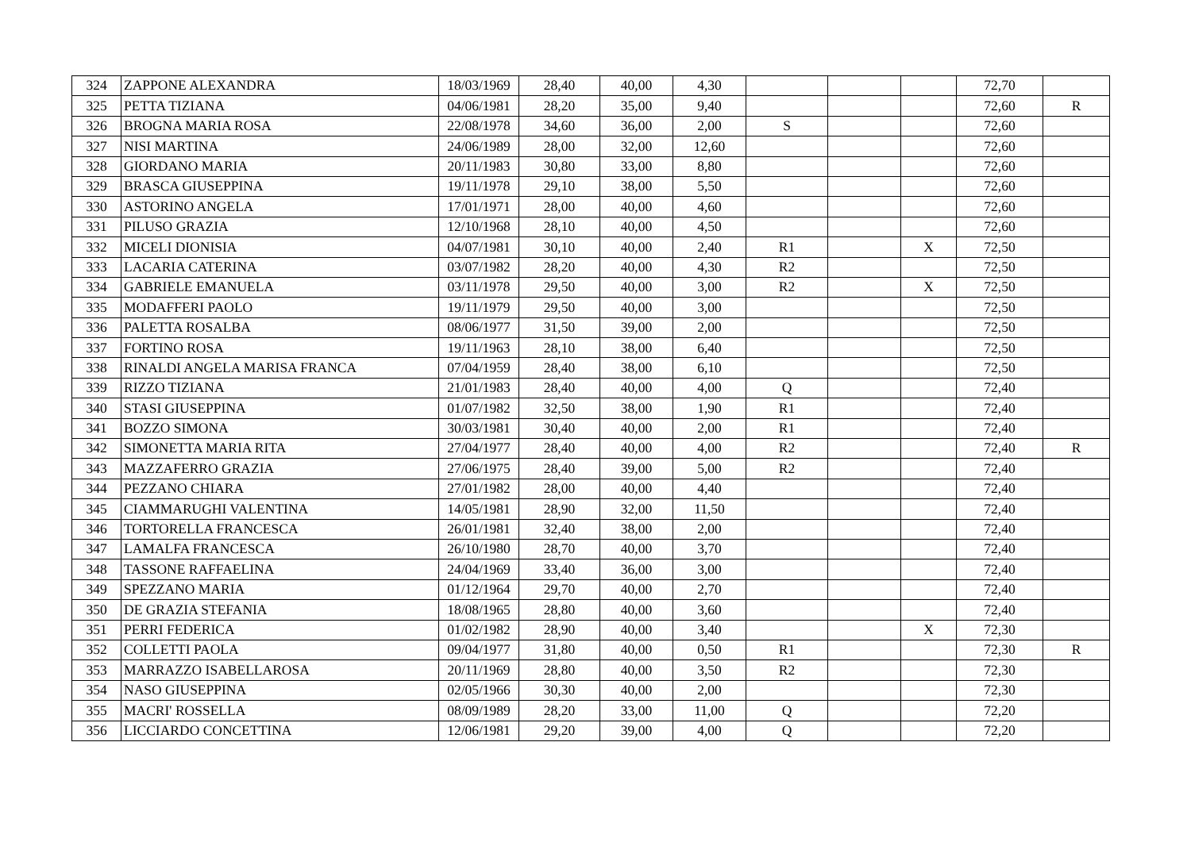| 324 | ZAPPONE ALEXANDRA | 18/03/1969 | 28,40 | 40,00 | 4,30 | | | | 72,70 | |
| 325 | PETTA TIZIANA | 04/06/1981 | 28,20 | 35,00 | 9,40 | | | | 72,60 | R |
| 326 | BROGNA MARIA ROSA | 22/08/1978 | 34,60 | 36,00 | 2,00 | S | | | 72,60 | |
| 327 | NISI MARTINA | 24/06/1989 | 28,00 | 32,00 | 12,60 | | | | 72,60 | |
| 328 | GIORDANO MARIA | 20/11/1983 | 30,80 | 33,00 | 8,80 | | | | 72,60 | |
| 329 | BRASCA GIUSEPPINA | 19/11/1978 | 29,10 | 38,00 | 5,50 | | | | 72,60 | |
| 330 | ASTORINO ANGELA | 17/01/1971 | 28,00 | 40,00 | 4,60 | | | | 72,60 | |
| 331 | PILUSO GRAZIA | 12/10/1968 | 28,10 | 40,00 | 4,50 | | | | 72,60 | |
| 332 | MICELI DIONISIA | 04/07/1981 | 30,10 | 40,00 | 2,40 | R1 | | X | 72,50 | |
| 333 | LACARIA CATERINA | 03/07/1982 | 28,20 | 40,00 | 4,30 | R2 | | | 72,50 | |
| 334 | GABRIELE EMANUELA | 03/11/1978 | 29,50 | 40,00 | 3,00 | R2 | | X | 72,50 | |
| 335 | MODAFFERI PAOLO | 19/11/1979 | 29,50 | 40,00 | 3,00 | | | | 72,50 | |
| 336 | PALETTA ROSALBA | 08/06/1977 | 31,50 | 39,00 | 2,00 | | | | 72,50 | |
| 337 | FORTINO ROSA | 19/11/1963 | 28,10 | 38,00 | 6,40 | | | | 72,50 | |
| 338 | RINALDI ANGELA MARISA FRANCA | 07/04/1959 | 28,40 | 38,00 | 6,10 | | | | 72,50 | |
| 339 | RIZZO TIZIANA | 21/01/1983 | 28,40 | 40,00 | 4,00 | Q | | | 72,40 | |
| 340 | STASI GIUSEPPINA | 01/07/1982 | 32,50 | 38,00 | 1,90 | R1 | | | 72,40 | |
| 341 | BOZZO SIMONA | 30/03/1981 | 30,40 | 40,00 | 2,00 | R1 | | | 72,40 | |
| 342 | SIMONETTA MARIA RITA | 27/04/1977 | 28,40 | 40,00 | 4,00 | R2 | | | 72,40 | R |
| 343 | MAZZAFERRO GRAZIA | 27/06/1975 | 28,40 | 39,00 | 5,00 | R2 | | | 72,40 | |
| 344 | PEZZANO CHIARA | 27/01/1982 | 28,00 | 40,00 | 4,40 | | | | 72,40 | |
| 345 | CIAMMARUGHI VALENTINA | 14/05/1981 | 28,90 | 32,00 | 11,50 | | | | 72,40 | |
| 346 | TORTORELLA FRANCESCA | 26/01/1981 | 32,40 | 38,00 | 2,00 | | | | 72,40 | |
| 347 | LAMALFA FRANCESCA | 26/10/1980 | 28,70 | 40,00 | 3,70 | | | | 72,40 | |
| 348 | TASSONE RAFFAELINA | 24/04/1969 | 33,40 | 36,00 | 3,00 | | | | 72,40 | |
| 349 | SPEZZANO MARIA | 01/12/1964 | 29,70 | 40,00 | 2,70 | | | | 72,40 | |
| 350 | DE GRAZIA STEFANIA | 18/08/1965 | 28,80 | 40,00 | 3,60 | | | | 72,40 | |
| 351 | PERRI FEDERICA | 01/02/1982 | 28,90 | 40,00 | 3,40 | | | X | 72,30 | |
| 352 | COLLETTI PAOLA | 09/04/1977 | 31,80 | 40,00 | 0,50 | R1 | | | 72,30 | R |
| 353 | MARRAZZO ISABELLAROSA | 20/11/1969 | 28,80 | 40,00 | 3,50 | R2 | | | 72,30 | |
| 354 | NASO GIUSEPPINA | 02/05/1966 | 30,30 | 40,00 | 2,00 | | | | 72,30 | |
| 355 | MACRI' ROSSELLA | 08/09/1989 | 28,20 | 33,00 | 11,00 | Q | | | 72,20 | |
| 356 | LICCIARDO CONCETTINA | 12/06/1981 | 29,20 | 39,00 | 4,00 | Q | | | 72,20 | |